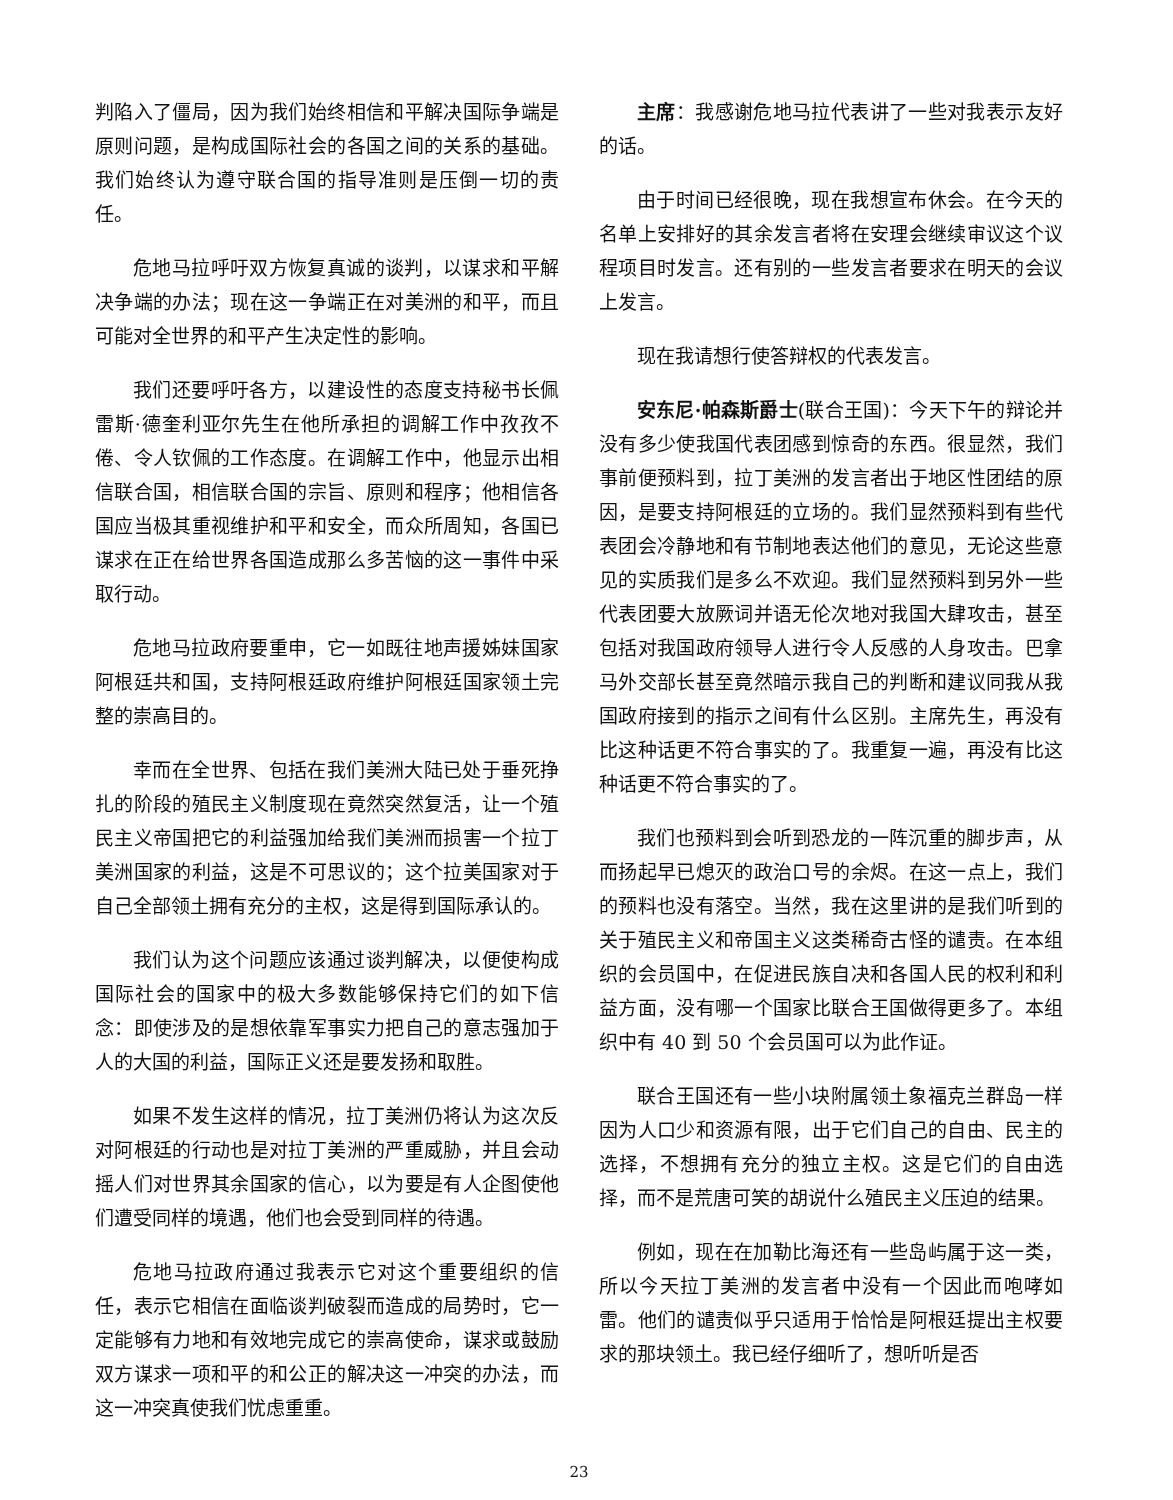判陷入了僵局，因为我们始终相信和平解决国际争端是原则问题，是构成国际社会的各国之间的关系的基础。我们始终认为遵守联合国的指导准则是压倒一切的责任。
危地马拉呼吁双方恢复真诚的谈判，以谋求和平解决争端的办法；现在这一争端正在对美洲的和平，而且可能对全世界的和平产生决定性的影响。
我们还要呼吁各方，以建设性的态度支持秘书长佩雷斯·德奎利亚尔先生在他所承担的调解工作中孜孜不倦、令人钦佩的工作态度。在调解工作中，他显示出相信联合国，相信联合国的宗旨、原则和程序；他相信各国应当极其重视维护和平和安全，而众所周知，各国已谋求在正在给世界各国造成那么多苦恼的这一事件中采取行动。
危地马拉政府要重申，它一如既往地声援姊妹国家阿根廷共和国，支持阿根廷政府维护阿根廷国家领土完整的崇高目的。
幸而在全世界、包括在我们美洲大陆已处于垂死挣扎的阶段的殖民主义制度现在竟然突然复活，让一个殖民主义帝国把它的利益强加给我们美洲而损害一个拉丁美洲国家的利益，这是不可思议的；这个拉美国家对于自己全部领土拥有充分的主权，这是得到国际承认的。
我们认为这个问题应该通过谈判解决，以便使构成国际社会的国家中的极大多数能够保持它们的如下信念：即使涉及的是想依靠军事实力把自己的意志强加于人的大国的利益，国际正义还是要发扬和取胜。
如果不发生这样的情况，拉丁美洲仍将认为这次反对阿根廷的行动也是对拉丁美洲的严重威胁，并且会动摇人们对世界其余国家的信心，以为要是有人企图使他们遭受同样的境遇，他们也会受到同样的待遇。
危地马拉政府通过我表示它对这个重要组织的信任，表示它相信在面临谈判破裂而造成的局势时，它一定能够有力地和有效地完成它的崇高使命，谋求或鼓励双方谋求一项和平的和公正的解决这一冲突的办法，而这一冲突真使我们忧虑重重。
主席：我感谢危地马拉代表讲了一些对我表示友好的话。
由于时间已经很晚，现在我想宣布休会。在今天的名单上安排好的其余发言者将在安理会继续审议这个议程项目时发言。还有别的一些发言者要求在明天的会议上发言。
现在我请想行使答辩权的代表发言。
安东尼·帕森斯爵士(联合王国)：今天下午的辩论并没有多少使我国代表团感到惊奇的东西。很显然，我们事前便预料到，拉丁美洲的发言者出于地区性团结的原因，是要支持阿根廷的立场的。我们显然预料到有些代表团会冷静地和有节制地表达他们的意见，无论这些意见的实质我们是多么不欢迎。我们显然预料到另外一些代表团要大放厥词并语无伦次地对我国大肆攻击，甚至包括对我国政府领导人进行令人反感的人身攻击。巴拿马外交部长甚至竟然暗示我自己的判断和建议同我从我国政府接到的指示之间有什么区别。主席先生，再没有比这种话更不符合事实的了。我重复一遍，再没有比这种话更不符合事实的了。
我们也预料到会听到恐龙的一阵沉重的脚步声，从而扬起早已熄灭的政治口号的余烬。在这一点上，我们的预料也没有落空。当然，我在这里讲的是我们听到的关于殖民主义和帝国主义这类稀奇古怪的谴责。在本组织的会员国中，在促进民族自决和各国人民的权利和利益方面，没有哪一个国家比联合王国做得更多了。本组织中有 40 到 50 个会员国可以为此作证。
联合王国还有一些小块附属领土象福克兰群岛一样因为人口少和资源有限，出于它们自己的自由、民主的选择，不想拥有充分的独立主权。这是它们的自由选择，而不是荒唐可笑的胡说什么殖民主义压迫的结果。
例如，现在在加勒比海还有一些岛屿属于这一类，所以今天拉丁美洲的发言者中没有一个因此而咆哮如雷。他们的谴责似乎只适用于恰恰是阿根廷提出主权要求的那块领土。我已经仔细听了，想听听是否
23